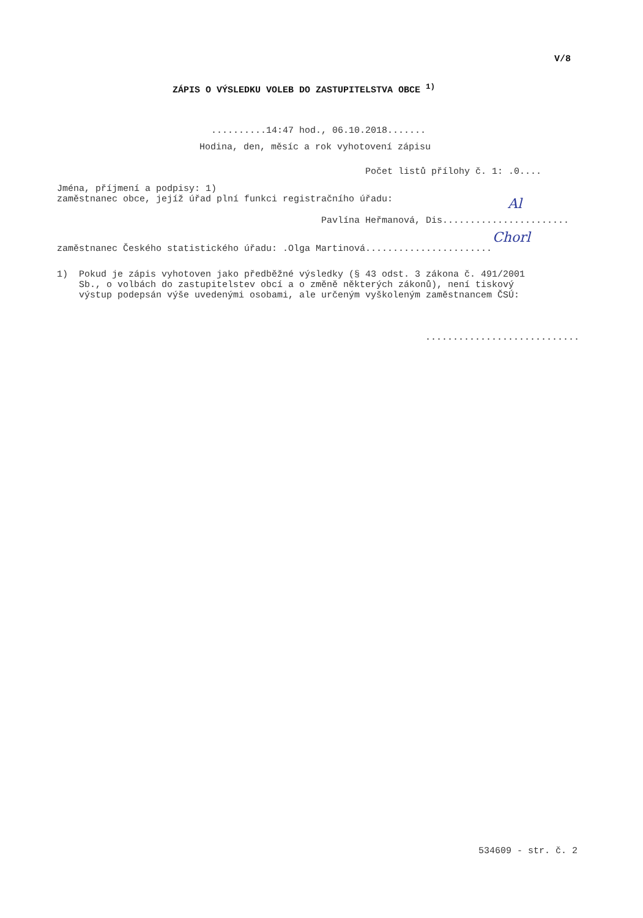V/8
ZÁPIS O VÝSLEDKU VOLEB DO ZASTUPITELSTVA OBCE <sup>1)</sup>
..........14:47 hod., 06.10.2018.......
Hodina, den, měsíc a rok vyhotovení zápisu
Počet listů přílohy č. 1: .0....
Jména, příjmení a podpisy: 1) zaměstnanec obce, jejíž úřad plní funkci registračního úřadu:
Pavlína Heřmanová, Dis.......................
Al
zaměstnanec Českého statistického úřadu: .Olga Martinová.......................
Chorl
1) Pokud je zápis vyhotoven jako předběžné výsledky (§ 43 odst. 3 zákona č. 491/2001 Sb., o volbách do zastupitelstev obcí a o změně některých zákonů), není tiskový výstup podepsán výše uvedenými osobami, ale určeným vyškoleným zaměstnancem ČSÚ:
............................
534609 - str. č. 2